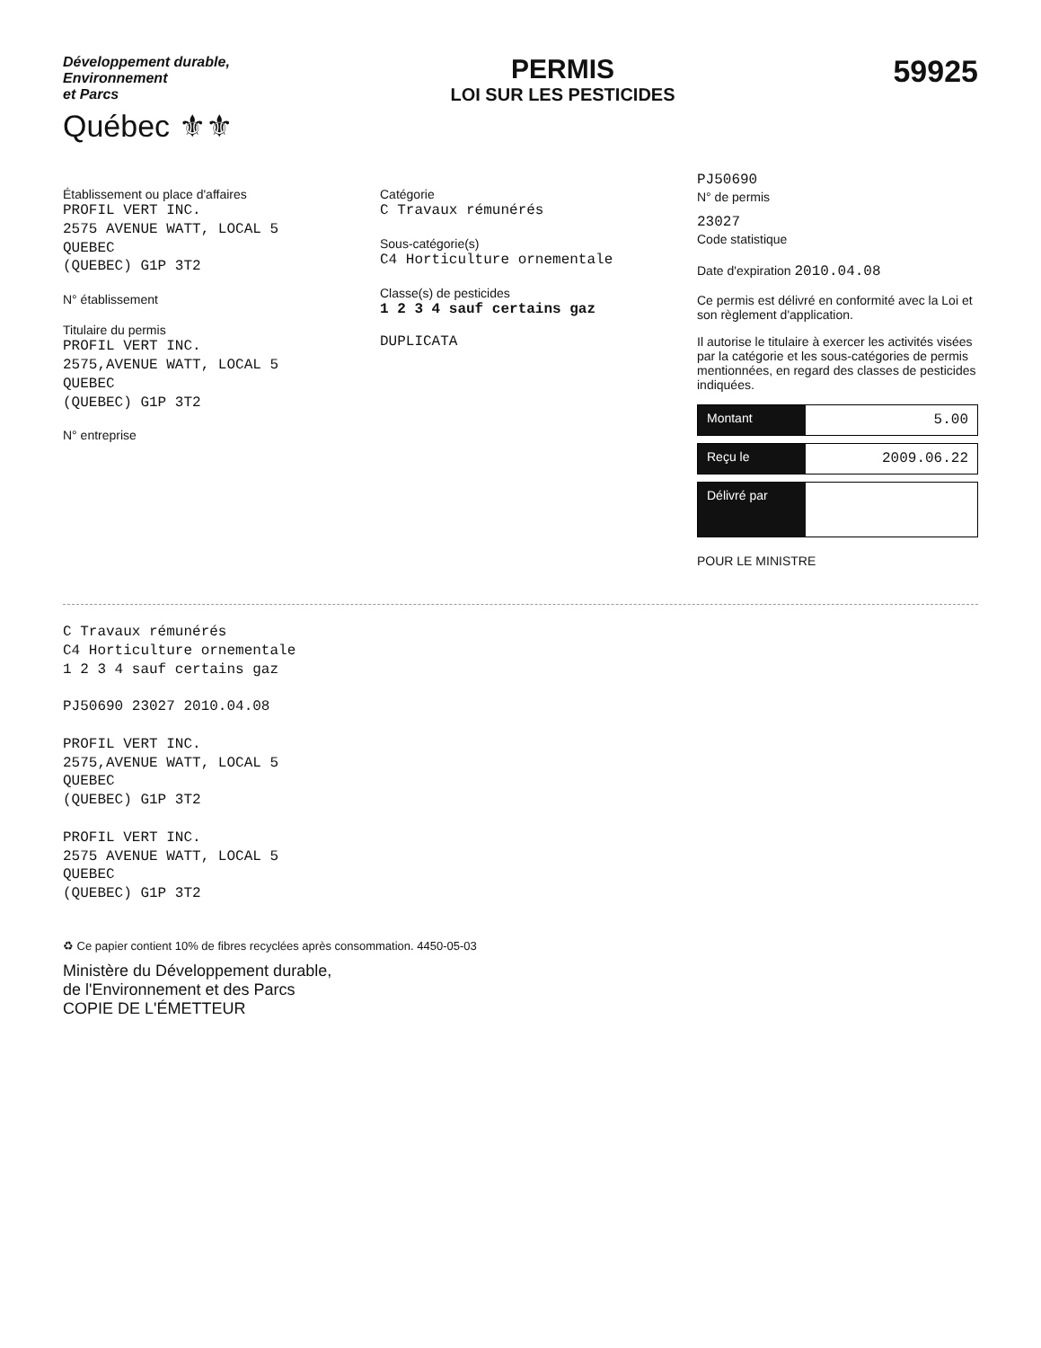Développement durable,
Environnement
et Parcs
Québec ⚜⚜
PERMIS
LOI SUR LES PESTICIDES
59925
Établissement ou place d'affaires
PROFIL VERT INC.
2575 AVENUE WATT, LOCAL 5
QUEBEC
(QUEBEC) G1P 3T2
N° établissement
Titulaire du permis
PROFIL VERT INC.
2575,AVENUE WATT, LOCAL 5
QUEBEC
(QUEBEC) G1P 3T2
N° entreprise
Catégorie
C Travaux rémunérés
Sous-catégorie(s)
C4 Horticulture ornementale
Classe(s) de pesticides
1 2 3 4 sauf certains gaz
DUPLICATA
PJ50690
N° de permis
23027
Code statistique
Date d'expiration 2010.04.08
Ce permis est délivré en conformité avec la Loi et son règlement d'application.
Il autorise le titulaire à exercer les activités visées par la catégorie et les sous-catégories de permis mentionnées, en regard des classes de pesticides indiquées.
Montant
5.00
Reçu le
2009.06.22
Délivré par
POUR LE MINISTRE
C Travaux rémunérés
C4 Horticulture ornementale
1 2 3 4 sauf certains gaz
PJ50690 23027 2010.04.08
PROFIL VERT INC.
2575,AVENUE WATT, LOCAL 5
QUEBEC
(QUEBEC) G1P 3T2
PROFIL VERT INC.
2575 AVENUE WATT, LOCAL 5
QUEBEC
(QUEBEC) G1P 3T2
♻ Ce papier contient 10% de fibres recyclées après consommation. 4450-05-03
Ministère du Développement durable,
de l'Environnement et des Parcs
COPIE DE L'ÉMETTEUR